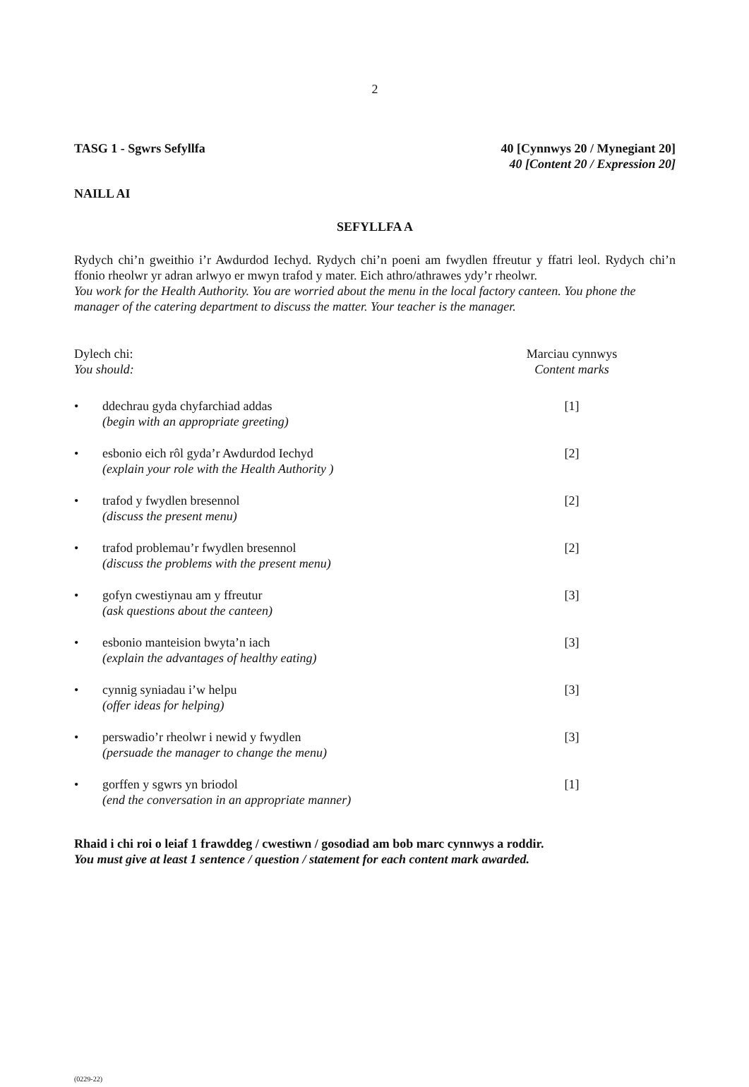2
TASG 1 - Sgwrs Sefyllfa 40 [Cynnwys 20 / Mynegiant 20]
40 [Content 20 / Expression 20]
NAILL AI
SEFYLLFA A
Rydych chi’n gweithio i’r Awdurdod Iechyd. Rydych chi’n poeni am fwydlen ffreutur y ffatri leol. Rydych chi’n ffonio rheolwr yr adran arlwyo er mwyn trafod y mater. Eich athro/athrawes ydy’r rheolwr.
You work for the Health Authority. You are worried about the menu in the local factory canteen. You phone the manager of the catering department to discuss the matter. Your teacher is the manager.
Dylech chi:
You should:
Marciau cynnwys
Content marks
• ddechrau gyda chyfarchiad addas
(begin with an appropriate greeting)
[1]
• esbonio eich rôl gyda’r Awdurdod Iechyd
(explain your role with the Health Authority )
[2]
• trafod y fwydlen bresennol
(discuss the present menu)
[2]
• trafod problemau’r fwydlen bresennol
(discuss the problems with the present menu)
[2]
• gofyn cwestiynau am y ffreutur
(ask questions about the canteen)
[3]
• esbonio manteision bwyta’n iach
(explain the advantages of healthy eating)
[3]
• cynnig syniadau i’w helpu
(offer ideas for helping)
[3]
• perswadio’r rheolwr i newid y fwydlen
(persuade the manager to change the menu)
[3]
• gorffen y sgwrs yn briodol
(end the conversation in an appropriate manner)
[1]
Rhaid i chi roi o leiaf 1 frawddeg / cwestiwn / gosodiad am bob marc cynnwys a roddir.
You must give at least 1 sentence / question / statement for each content mark awarded.
(0229-22)